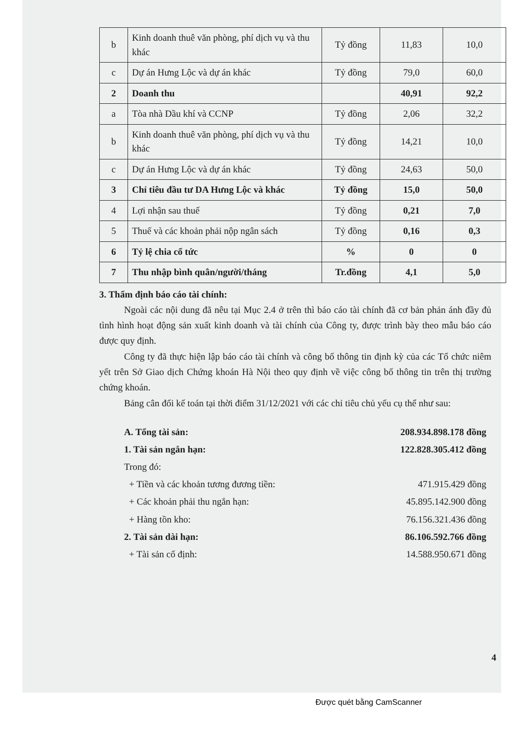| b | Kinh doanh thuê văn phòng, phí dịch vụ và thu khác | Tỷ đồng | 11,83 | 10,0 |
| c | Dự án Hưng Lộc và dự án khác | Tỷ đồng | 79,0 | 60,0 |
| 2 | Doanh thu | | 40,91 | 92,2 |
| a | Tòa nhà Dầu khí và CCNP | Tỷ đồng | 2,06 | 32,2 |
| b | Kinh doanh thuê văn phòng, phí dịch vụ và thu khác | Tỷ đồng | 14,21 | 10,0 |
| c | Dự án Hưng Lộc và dự án khác | Tỷ đồng | 24,63 | 50,0 |
| 3 | Chỉ tiêu đầu tư DA Hưng Lộc và khác | Tỷ đồng | 15,0 | 50,0 |
| 4 | Lợi nhận sau thuế | Tỷ đồng | 0,21 | 7,0 |
| 5 | Thuế và các khoản phải nộp ngân sách | Tỷ đồng | 0,16 | 0,3 |
| 6 | Tỷ lệ chia cổ tức | % | 0 | 0 |
| 7 | Thu nhập bình quân/người/tháng | Tr.đồng | 4,1 | 5,0 |
3. Thẩm định báo cáo tài chính:
Ngoài các nội dung đã nêu tại Mục 2.4 ở trên thì báo cáo tài chính đã cơ bản phản ánh đầy đủ tình hình hoạt động sản xuất kinh doanh và tài chính của Công ty, được trình bày theo mẫu báo cáo được quy định.
Công ty đã thực hiện lập báo cáo tài chính và công bố thông tin định kỳ của các Tổ chức niêm yết trên Sở Giao dịch Chứng khoán Hà Nội theo quy định về việc công bố thông tin trên thị trường chứng khoán.
Bảng cân đối kế toán tại thời điểm 31/12/2021 với các chỉ tiêu chủ yếu cụ thể như sau:
A. Tổng tài sản: 208.934.898.178 đồng
1. Tài sản ngắn hạn: 122.828.305.412 đồng
Trong đó:
+ Tiền và các khoản tương đương tiền: 471.915.429 đồng
+ Các khoản phải thu ngắn hạn: 45.895.142.900 đồng
+ Hàng tồn kho: 76.156.321.436 đồng
2. Tài sản dài hạn: 86.106.592.766 đồng
+ Tài sản cố định: 14.588.950.671 đồng
4
Được quét bằng CamScanner